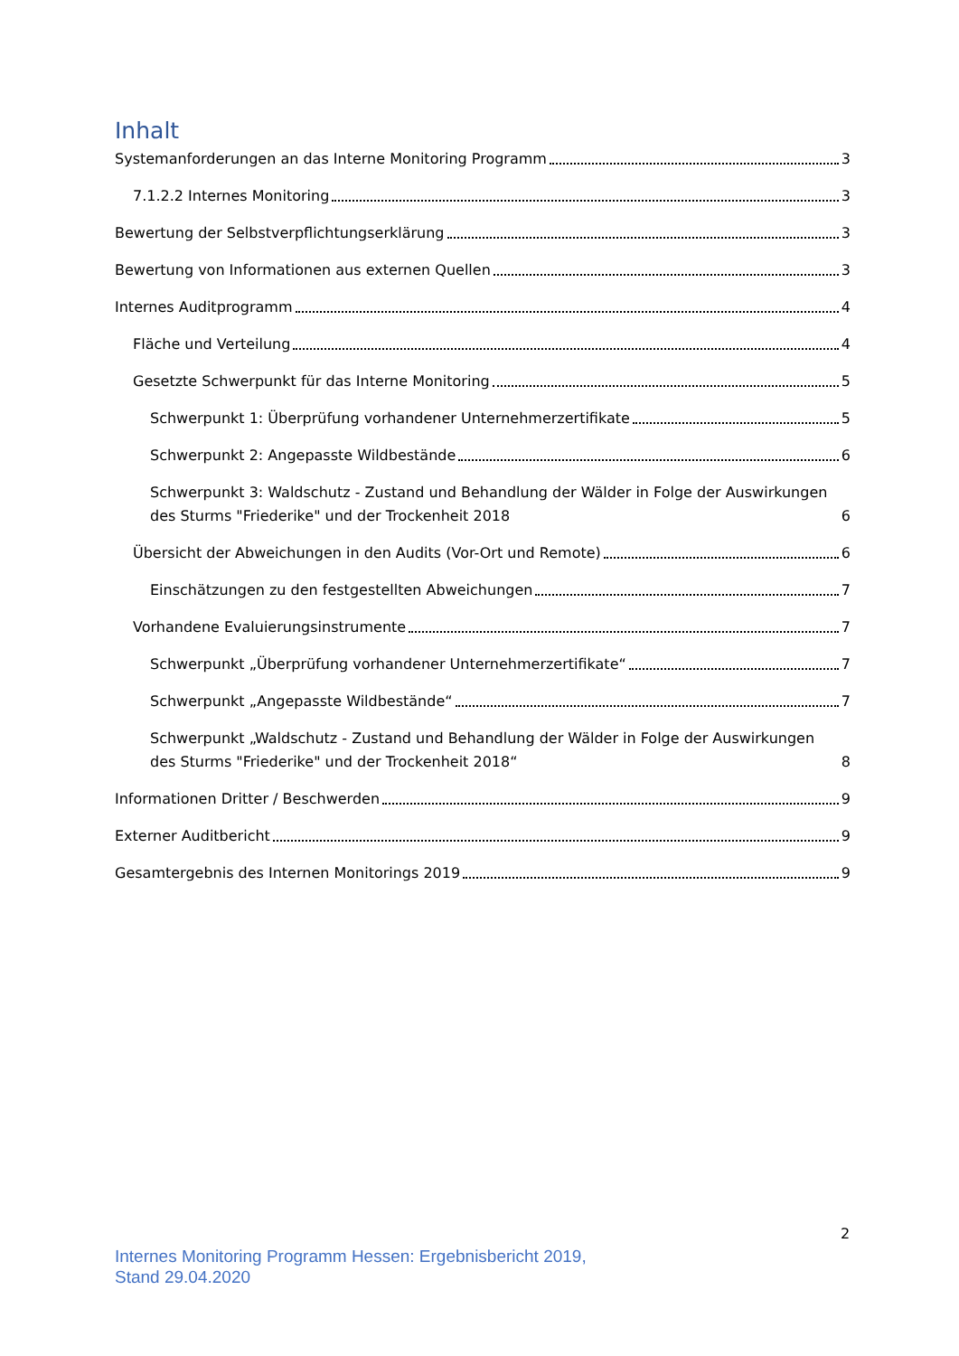Inhalt
Systemanforderungen an das Interne Monitoring Programm 3
7.1.2.2 Internes Monitoring 3
Bewertung der Selbstverpflichtungserklärung 3
Bewertung von Informationen aus externen Quellen 3
Internes Auditprogramm 4
Fläche und Verteilung 4
Gesetzte Schwerpunkt für das Interne Monitoring 5
Schwerpunkt 1: Überprüfung vorhandener Unternehmerzertifikate 5
Schwerpunkt 2: Angepasste Wildbestände 6
Schwerpunkt 3: Waldschutz - Zustand und Behandlung der Wälder in Folge der Auswirkungen des Sturms "Friederike" und der Trockenheit 2018 6
Übersicht der Abweichungen in den Audits (Vor-Ort und Remote) 6
Einschätzungen zu den festgestellten Abweichungen 7
Vorhandene Evaluierungsinstrumente 7
Schwerpunkt „Überprüfung vorhandener Unternehmerzertifikate“ 7
Schwerpunkt „Angepasste Wildbestände“ 7
Schwerpunkt „Waldschutz - Zustand und Behandlung der Wälder in Folge der Auswirkungen des Sturms "Friederike" und der Trockenheit 2018“ 8
Informationen Dritter / Beschwerden 9
Externer Auditbericht 9
Gesamtergebnis des Internen Monitorings 2019 9
2
Internes Monitoring Programm Hessen: Ergebnisbericht 2019,
Stand 29.04.2020